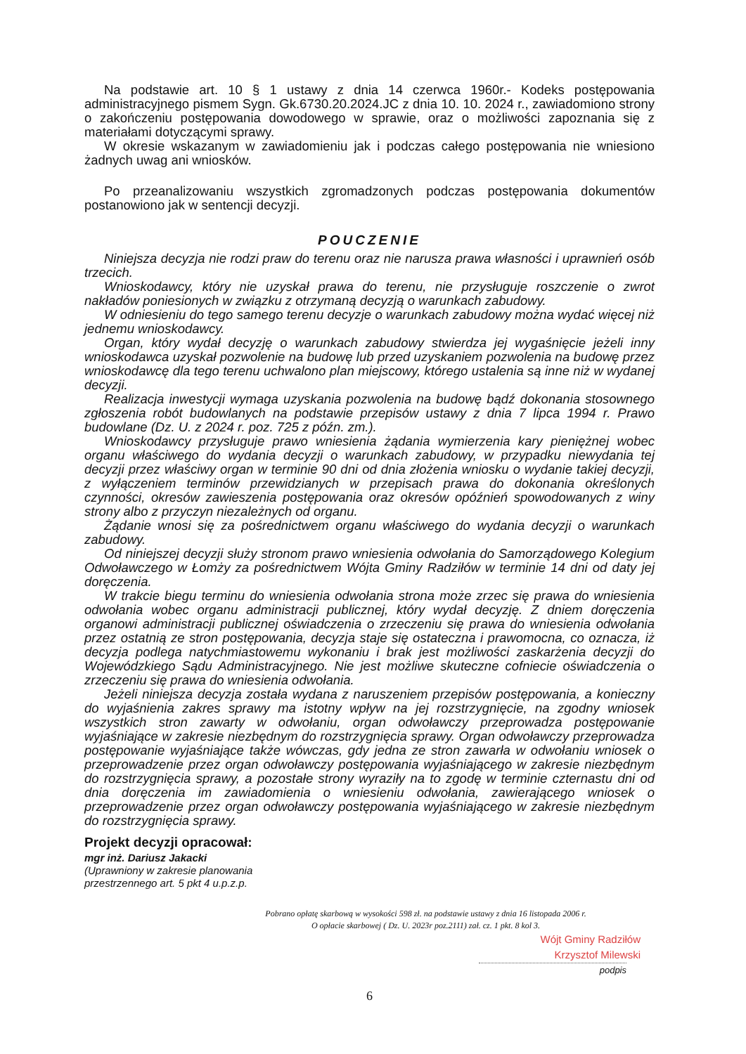Na podstawie art. 10 § 1 ustawy z dnia 14 czerwca 1960r.- Kodeks postępowania administracyjnego pismem Sygn. Gk.6730.20.2024.JC z dnia 10. 10. 2024 r., zawiadomiono strony o zakończeniu postępowania dowodowego w sprawie, oraz o możliwości zapoznania się z materiałami dotyczącymi sprawy.
W okresie wskazanym w zawiadomieniu jak i podczas całego postępowania nie wniesiono żadnych uwag ani wniosków.
Po przeanalizowaniu wszystkich zgromadzonych podczas postępowania dokumentów postanowiono jak w sentencji decyzji.
POUCZENIE
Niniejsza decyzja nie rodzi praw do terenu oraz nie narusza prawa własności i uprawnień osób trzecich.
Wnioskodawcy, który nie uzyskał prawa do terenu, nie przysługuje roszczenie o zwrot nakładów poniesionych w związku z otrzymaną decyzją o warunkach zabudowy.
W odniesieniu do tego samego terenu decyzje o warunkach zabudowy można wydać więcej niż jednemu wnioskodawcy.
Organ, który wydał decyzję o warunkach zabudowy stwierdza jej wygaśnięcie jeżeli inny wnioskodawca uzyskał pozwolenie na budowę lub przed uzyskaniem pozwolenia na budowę przez wnioskodawcę dla tego terenu uchwalono plan miejscowy, którego ustalenia są inne niż w wydanej decyzji.
Realizacja inwestycji wymaga uzyskania pozwolenia na budowę bądź dokonania stosownego zgłoszenia robót budowlanych na podstawie przepisów ustawy z dnia 7 lipca 1994 r. Prawo budowlane (Dz. U. z 2024 r. poz. 725 z późn. zm.).
Wnioskodawcy przysługuje prawo wniesienia żądania wymierzenia kary pieniężnej wobec organu właściwego do wydania decyzji o warunkach zabudowy, w przypadku niewydania tej decyzji przez właściwy organ w terminie 90 dni od dnia złożenia wniosku o wydanie takiej decyzji, z wyłączeniem terminów przewidzianych w przepisach prawa do dokonania określonych czynności, okresów zawieszenia postępowania oraz okresów opóźnień spowodowanych z winy strony albo z przyczyn niezależnych od organu.
Żądanie wnosi się za pośrednictwem organu właściwego do wydania decyzji o warunkach zabudowy.
Od niniejszej decyzji służy stronom prawo wniesienia odwołania do Samorządowego Kolegium Odwoławczego w Łomży za pośrednictwem Wójta Gminy Radziłów w terminie 14 dni od daty jej doręczenia.
W trakcie biegu terminu do wniesienia odwołania strona może zrzec się prawa do wniesienia odwołania wobec organu administracji publicznej, który wydał decyzję. Z dniem doręczenia organowi administracji publicznej oświadczenia o zrzeczeniu się prawa do wniesienia odwołania przez ostatnią ze stron postępowania, decyzja staje się ostateczna i prawomocna, co oznacza, iż decyzja podlega natychmiastowemu wykonaniu i brak jest możliwości zaskarżenia decyzji do Wojewódzkiego Sądu Administracyjnego. Nie jest możliwe skuteczne cofniecie oświadczenia o zrzeczeniu się prawa do wniesienia odwołania.
Jeżeli niniejsza decyzja została wydana z naruszeniem przepisów postępowania, a konieczny do wyjaśnienia zakres sprawy ma istotny wpływ na jej rozstrzygnięcie, na zgodny wniosek wszystkich stron zawarty w odwołaniu, organ odwoławczy przeprowadza postępowanie wyjaśniające w zakresie niezbędnym do rozstrzygnięcia sprawy. Organ odwoławczy przeprowadza postępowanie wyjaśniające także wówczas, gdy jedna ze stron zawarła w odwołaniu wniosek o przeprowadzenie przez organ odwoławczy postępowania wyjaśniającego w zakresie niezbędnym do rozstrzygnięcia sprawy, a pozostałe strony wyraziły na to zgodę w terminie czternastu dni od dnia doręczenia im zawiadomienia o wniesieniu odwołania, zawierającego wniosek o przeprowadzenie przez organ odwoławczy postępowania wyjaśniającego w zakresie niezbędnym do rozstrzygnięcia sprawy.
Projekt decyzji opracował:
mgr inż. Dariusz Jakacki
(Uprawniony w zakresie planowania
przestrzennego art. 5 pkt 4 u.p.z.p.
Pobrano opłatę skarbową w wysokości 598 zł. na podstawie ustawy z dnia 16 listopada 2006 r.
O opłacie skarbowej ( Dz. U. 2023r poz.2111) zał. cz. 1 pkt. 8 kol 3.
Wójt Gminy Radziłów
Krzysztof Milewski
podpis
6